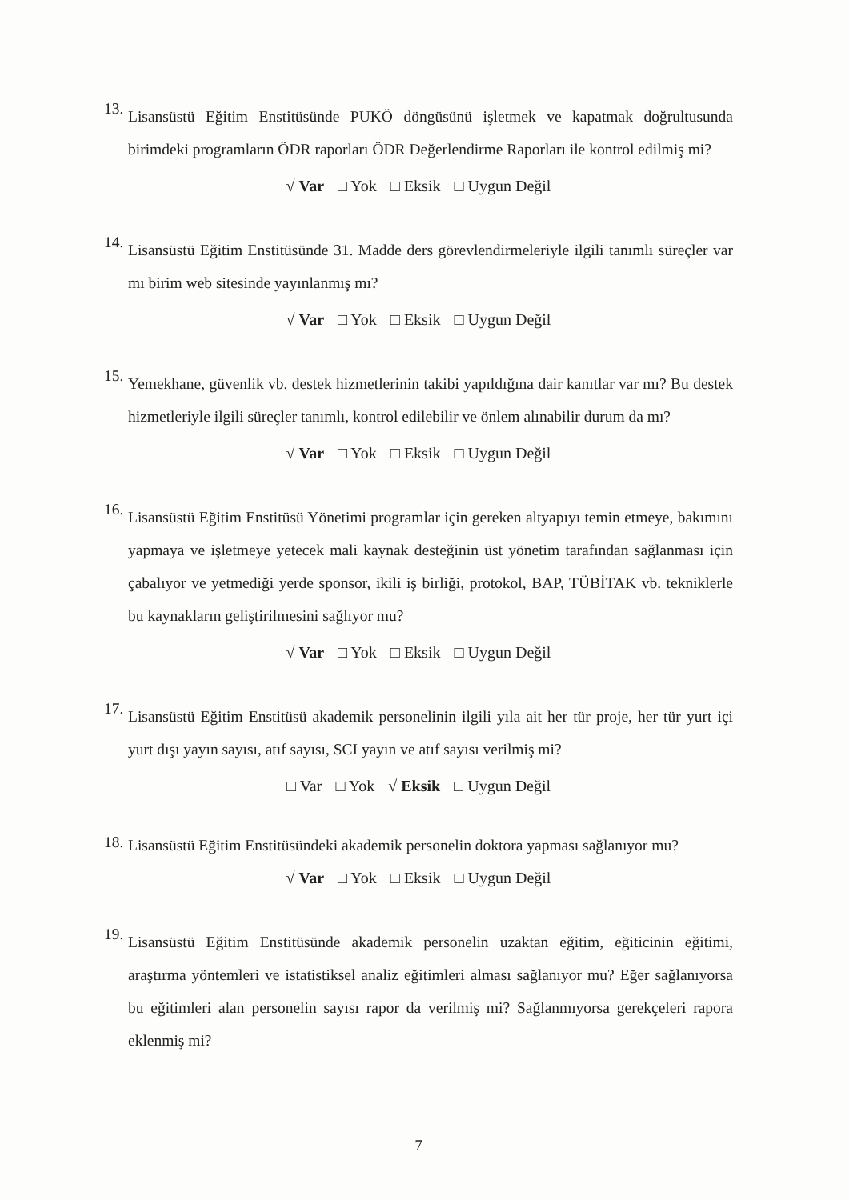13.
Lisansüstü Eğitim Enstitüsünde PUKÖ döngüsünü işletmek ve kapatmak doğrultusunda birimdeki programların ÖDR raporları ÖDR Değerlendirme Raporları ile kontrol edilmiş mi?
√ Var □ Yok □ Eksik □ Uygun Değil
14.
Lisansüstü Eğitim Enstitüsünde 31. Madde ders görevlendirmeleriyle ilgili tanımlı süreçler var mı birim web sitesinde yayınlanmış mı?
√ Var □ Yok □ Eksik □ Uygun Değil
15.
Yemekhane, güvenlik vb. destek hizmetlerinin takibi yapıldığına dair kanıtlar var mı? Bu destek hizmetleriyle ilgili süreçler tanımlı, kontrol edilebilir ve önlem alınabilir durum da mı?
√ Var □ Yok □ Eksik □ Uygun Değil
16.
Lisansüstü Eğitim Enstitüsü Yönetimi programlar için gereken altyapıyı temin etmeye, bakımını yapmaya ve işletmeye yetecek mali kaynak desteğinin üst yönetim tarafından sağlanması için çabalıyor ve yetmediği yerde sponsor, ikili iş birliği, protokol, BAP, TÜBİTAK vb. tekniklerle bu kaynakların geliştirilmesini sağlıyor mu?
√ Var □ Yok □ Eksik □ Uygun Değil
17.
Lisansüstü Eğitim Enstitüsü akademik personelinin ilgili yıla ait her tür proje, her tür yurt içi yurt dışı yayın sayısı, atıf sayısı, SCI yayın ve atıf sayısı verilmiş mi?
□ Var □ Yok √ Eksik □ Uygun Değil
18.
Lisansüstü Eğitim Enstitüsündeki akademik personelin doktora yapması sağlanıyor mu?
√ Var □ Yok □ Eksik □ Uygun Değil
19.
Lisansüstü Eğitim Enstitüsünde akademik personelin uzaktan eğitim, eğiticinin eğitimi, araştırma yöntemleri ve istatistiksel analiz eğitimleri alması sağlanıyor mu? Eğer sağlanıyorsa bu eğitimleri alan personelin sayısı rapor da verilmiş mi? Sağlanmıyorsa gerekçeleri rapora eklenmiş mi?
7